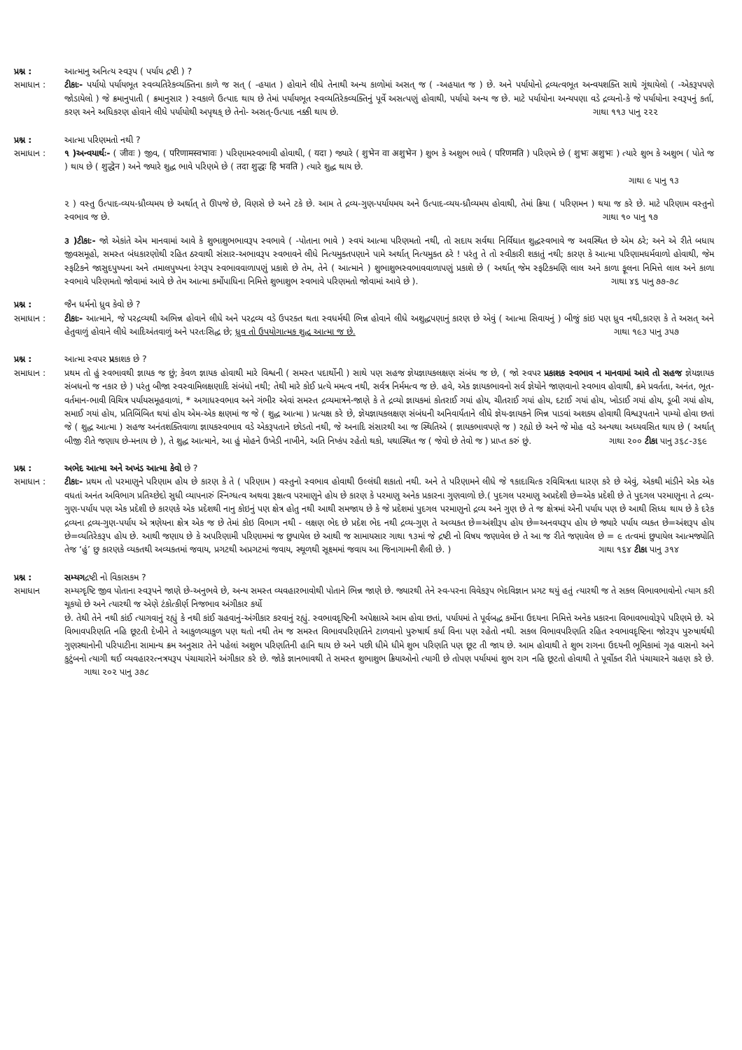પ્રશ્ન : આત્માનુ અનિત્ય સ્વરૂપ ( પર્યાય દ્રષ્ટી ) ?
સમાધાન : ટીકાઃ- પર્યાયો પર્યાયભૂત સ્વવ્યતિરેકવ્યક્તિના કાળે જ સત્ ( -હયાત ) હોવાને લીધે તેનાથી અન્ય કાળોમાં અસત્ જ ( -અહયાત જ ) છે. અને પર્યાયોનો દ્રવ્યત્વભૂત અન્વયશક્તિ સાથે ગૂંથાયેલો ( -એકરૂપપણે જોડાયેલો ) જે ક્રમાનુપાતી ( ક્રમાનુસાર ) સ્વકાળે ઉત્પાદ થાય છે તેમાં પર્યાયભૂત સ્વવ્યતિરેકવ્યક્તિનું પૂર્વે અસત્પણું હોવાથી, પર્યાયો અન્ય જ છે. માટે પર્યાયોના અન્યપણા વડે દ્રવ્યનો-કે જે પર્યાયોના સ્વરૂપનું કર્તા, કરણ અને અધિકરણ હોવાને લીધે પર્યાયોથી અપૃથક્ છે તેનો- અસત્-ઉત્પાદ નક્કી થાય છે. ગાથા ૧૧૩ પાનુ ૨૨૨
પ્રશ્ન : આત્મા પરિણમતો નથી ?
સમાધાન : ૧ )અન્વયાર્થઃ- ( जीवः ) જીવ, ( परिणामस्वभावः ) પરિણામસ્વભાવી હોવાથી, ( यदा ) જ્યારે ( शुभेन वा अशुभेन ) શુભ કે અશુભ ભાવે ( परिणमति ) પરિણમે છે ( शुभः अशुभः ) ત્યારે શુભ કે અશુભ ( પોતે જ ) થાય છે ( शुद्धेन ) અને જ્યારે શુદ્ધ ભાવે પરિણમે છે ( तदा शुद्धः हि भवति ) ત્યારે શુદ્ધ થાય છે.
ગાથા ૯ પાનુ ૧૩
૨ ) વસ્તુ ઉત્પાદ-વ્યય-ધ્રૌવ્યમય છે અર્થાત્ તે ઊપજે છે, વિણસે છે અને ટકે છે. આમ તે દ્રવ્ય-ગુણ-પર્યાયમય અને ઉત્પાદ-વ્યય-ધ્રૌવ્યમય હોવાથી, તેમાં ક્રિયા ( પરિણમન ) થયા જ કરે છે. માટે પરિણામ વસ્તુનો સ્વભાવ જ છે. ગાથા ૧૦ પાનુ ૧૭
૩ )ટીકાઃ- જો એકાંતે એમ માનવામાં આવે કે શુભાશુભભાવરૂપ સ્વભાવે ( -પોતાના ભાવે ) સ્વયં આત્મા પરિણમતો નથી, તો સદાય સર્વથા નિર્વિઘાત શુદ્ધસ્વભાવે જ અવસ્થિત છે એમ ઠરે; અને એ રીતે બધાય જીવસમૂહો, સમસ્ત બંધકારણોથી રહિત ઠરવાથી સંસાર-અભાવરૂપ સ્વભાવને લીધે નિત્યમુક્તપણાને પામે અર્થાત્ નિત્યમુક્ત ઠરે ! પરંતુ તે તો સ્વીકારી શકાતું નથી; કારણ કે આત્મા પરિણામધર્મવાળો હોવાથી, જેમ સ્ફટિકને જાસુદપુષ્પના અને તમાલપુષ્પના રંગરૂપ સ્વભાવવાળાપણું પ્રકાશે છે તેમ, તેને ( આત્માને ) શુભાશુભસ્વભાવવાળાપણું પ્રકાશે છે ( અર્થાત્ જેમ સ્ફટિકમણિ લાલ અને કાળા ફૂલના નિમિત્તે લાલ અને કાળા સ્વભાવે પરિણમતો જોવામાં આવે છે તેમ આત્મા કર્મોપાધિના નિમિત્તે શુભાશુભ સ્વભાવે પરિણમતો જોવામાં આવે છે ). ગાથા ૪૬ પાનુ ૭૭-૭૮
પ્રશ્ન : જૈન ધર્મનો ધ્રુવ કેવો છે ?
સમાધાન : ટીકાઃ- આત્માને, જે પરદ્રવ્યથી અભિન્ન હોવાને લીધે અને પરદ્રવ્ય વડે ઉપરક્ત થતા સ્વધર્મથી ભિન્ન હોવાને લીધે અશુદ્ધપણાનું કારણ છે એવું ( આત્મા સિવાયનું ) બીજું કાંઇ પણ ધ્રુવ નથી,કારણ કે તે અસત્ અને હેતુવાળું હોવાને લીધે આદિઅંતવાળું અને પરતઃસિદ્ધ છે; ધ્રુવ તો ઉપયોગાત્મક શુદ્ધ આત્મા જ છે. ગાથા ૧૯૩ પાનુ ૩૫૭
પ્રશ્ન : આત્મા સ્વપર પ્રકાશક છે ?
સમાધાન : પ્રથમ તો હું સ્વભાવથી જ્ઞાયક જ છું; કેવળ જ્ઞાયક હોવાથી મારે વિશ્વની ( સમસ્ત પદાર્થોની ) સાથે પણ સહજ જ્ઞેયજ્ઞાયકલક્ષણ સંબંધ જ છે, ( જો સ્વપર પ્રકાશક સ્વભાવ ન માનવામાં આવે તો સહજ જ્ઞેયજ્ઞાયક સંબધનો જ નકાર છે ) પરંતુ બીજા સ્વસ્વામિલક્ષણાદિ સંબંધો નથી; તેથી મારે કોઈ પ્રત્યે મમત્વ નથી, સર્વત્ર નિર્મમત્વ જ છે. હવે, એક જ્ઞાયકભાવનો સર્વ જ્ઞેયોને જાણવાનો સ્વભાવ હોવાથી, ક્રમે પ્રવર્તતા, અનંત, ભૂત-વર્તમાન-ભાવી વિચિત્ર પર્યાયસમૂહવાળાં, * અગાધસ્વભાવ અને ગંભીર એવાં સમસ્ત દ્રવ્યમાત્રને-જાણે કે તે દ્રવ્યો જ્ઞાયકમાં કોતરાઈ ગયાં હોય, ચીતરાઈ ગયાં હોય, દટાઈ ગયાં હોય, ખોડાઈ ગયાં હોય, ડૂબી ગયાં હોય, સમાઈ ગયાં હોય, પ્રતિબિંબિત થયાં હોય એમ-એક ક્ષણમાં જ જે ( શુદ્ધ આત્મા ) પ્રત્યક્ષ કરે છે, જ્ઞેયજ્ઞાયકલક્ષણ સંબંધની અનિવાર્યતાને લીધે જ્ઞેય-જ્ઞાયકને ભિન્ન પાડવાં અશક્ય હોવાથી વિશ્વરૂપતાને પામ્યો હોવા છતાં જે ( શુદ્ધ આત્મા ) સહજ અનંતશક્તિવાળા જ્ઞાયકસ્વભાવ વડે એકરૂપતાને છોડતો નથી, જે અનાદિ સંસારથી આ જ સ્થિતિએ ( જ્ઞાયકભાવપણે જ ) રહ્યો છે અને જે મોહ વડે અન્યથા અધ્યવસિત થાય છે ( અર્થાત્ બીજી રીતે જણાય છે-મનાય છે ), તે શુદ્ધ આત્માને, આ હું મોહને ઉખેડી નાખીને, અતિ નિષ્કંપ રહેતો થકો, યથાસ્થિત જ ( જેવો છે તેવો જ ) પ્રાપ્ત કરું છું. ગાથા ૨૦૦ ટીકા પાનુ ૩૬૮-૩૬૯
પ્રશ્ન : અભેદ આત્મા અને અખંડ આત્મા કેવો છે ?
સમાધાન : ટીકાઃ- પ્રથમ તો પરમાણુને પરિણામ હોય છે કારણ કે તે ( પરિણામ ) વસ્તુનો સ્વભાવ હોવાથી ઉલ્લંઘી શકાતો નથી. અને તે પરિણામને લીધે જે ૧કાદાચિત્ક રવિચિત્રતા ધારણ કરે છે એવું, એકથી માંડીને એક એક વધતાં અનંત અવિભાગ પ્રતિચ્છેદો સુધી વ્યાપનારું સ્નિગ્ધત્વ અથવા રૂક્ષત્વ પરમાણુને હોય છે કારણ કે પરમાણુ અનેક પ્રકારના ગુણવાળો છે.( પુદગલ પરમાણુ અપ્રદેશી છે=એક પ્રદેશી છે તે પુદગલ પરમાણુના તે દ્રવ્ય-ગુણ-પર્યાય પણ એક પ્રદેશી છે કારણકે એક પ્રદેશથી નાનુ કોઇનું પણ ક્ષેત્ર હોતુ નથી આથી સમજાય છે કે જે પ્રદેશમાં પુદગલ પરમાણુનો દ્રવ્ય અને ગુણ છે તે જ ક્ષેત્રમાં એની પર્યાય પણ છે આથી સિધ્ધ થાય છે કે દરેક દ્રવ્યના દ્રવ્ય-ગુણ-પર્યાય એ ત્રણેયના ક્ષેત્ર એક જ છે તેમાં કોઇ વિભાગ નથી - લક્ષણ ભેદ છે પ્રદેશ ભેદ નથી દ્રવ્ય-ગુણ તે અવ્યકત છે=અંશીરૂપ હોય છે=અનવયરૂપ હોય છે જ્યારે પર્યાય વ્યકત છે=અંશરૂપ હોય છે=વ્યતિરેકરૂપ હોય છે. આથી જણાય છે કે અપરિણામી પરિણામમાં જ છુપાયેલ છે આથી જ સામાયસાર ગાથા ૧૩માં જે દ્રષ્ટી નો વિષય જણાવેલ છે તે આ જ રીતે જણાવેલ છે = ૯ તત્વમાં છુપાયેલ આત્મજ્યોતિ તેજ ‘હું’ છુ કારણકે વ્યકતથી અવ્યકતમાં જવાય, પ્રગટથી અપ્રગટમાં જવાય, સ્થૂળથી સૂક્ષ્મમાં જવાય આ જિનાગામની શૈલી છે. ) ગાથા ૧૬૪ ટીકા પાનુ ૩૧૪
પ્રશ્ન : સમ્યગદ્રષ્ટી નો વિકાસકમ ?
સમાધાન સમ્યગ્દૃષ્ટિ જીવ પોતાના સ્વરૂપને જાણે છે-અનુભવે છે, અન્ય સમસ્ત વ્યવહારભાવોથી પોતાને ભિન્ન જાણે છે. જ્યારથી તેને સ્વ-પરના વિવેકરૂપ ભેદવિજ્ઞાન પ્રગટ થયું હતું ત્યારથી જ તે સકલ વિભાવભાવોનો ત્યાગ કરી ચૂકયો છે અને ત્યારથી જ એણે ટંકોત્કીર્ણ નિજભાવ અંગીકાર કર્યો
છે. તેથી તેને નથી કાંઈ ત્યાગવાનું રહ્યું કે નથી કાંઈ ગ્રહવાનું-અંગીકાર કરવાનું રહ્યું. સ્વભાવદૃષ્ટિની અપેક્ષાએ આમ હોવા છતાં, પર્યાયમાં તે પૂર્વબદ્ધ કર્મોના ઉદયના નિમિત્તે અનેક પ્રકારના વિભાવભાવોરૂપે પરિણમે છે. એ વિભાવપરિણતિ નહિ છૂટતી દેખીને તે આકુળવ્યાકુળ પણ થતો નથી તેમ જ સમસ્ત વિભાવપરિણતિને ટાળવાનો પુરુષાર્થ કર્યા વિના પણ રહેતો નથી. સકલ વિભાવપરિણતિ રહિત સ્વભાવદૃષ્ટિના જોરરૂપ પુરુષાર્થથી ગુણસ્થાનોની પરિપાટીના સામાન્ય ક્રમ અનુસાર તેને પહેલાં અશુભ પરિણતિની હાનિ થાય છે અને પછી ધીમે ધીમે શુભ પરિણતિ પણ છૂટ તી જાય છે. આમ હોવાથી તે શુભ રાગના ઉદયની ભૂમિકામાં ગૃહ વાસનો અને કુટુંબનો ત્યાગી થઈ વ્યવહારરત્નત્રયરૂપ પંચાચારોને અંગીકાર કરે છે. જોકે જ્ઞાનભાવથી તે સમસ્ત શુભાશુભ ક્રિયાઓનો ત્યાગી છે તોપણ પર્યાયમાં શુભ રાગ નહિ છૂટતો હોવાથી તે પૂર્વોક્ત રીતે પંચાચારને ગ્રહણ કરે છે. ગાથા ૨૦૨ પાનુ ૩૭૮